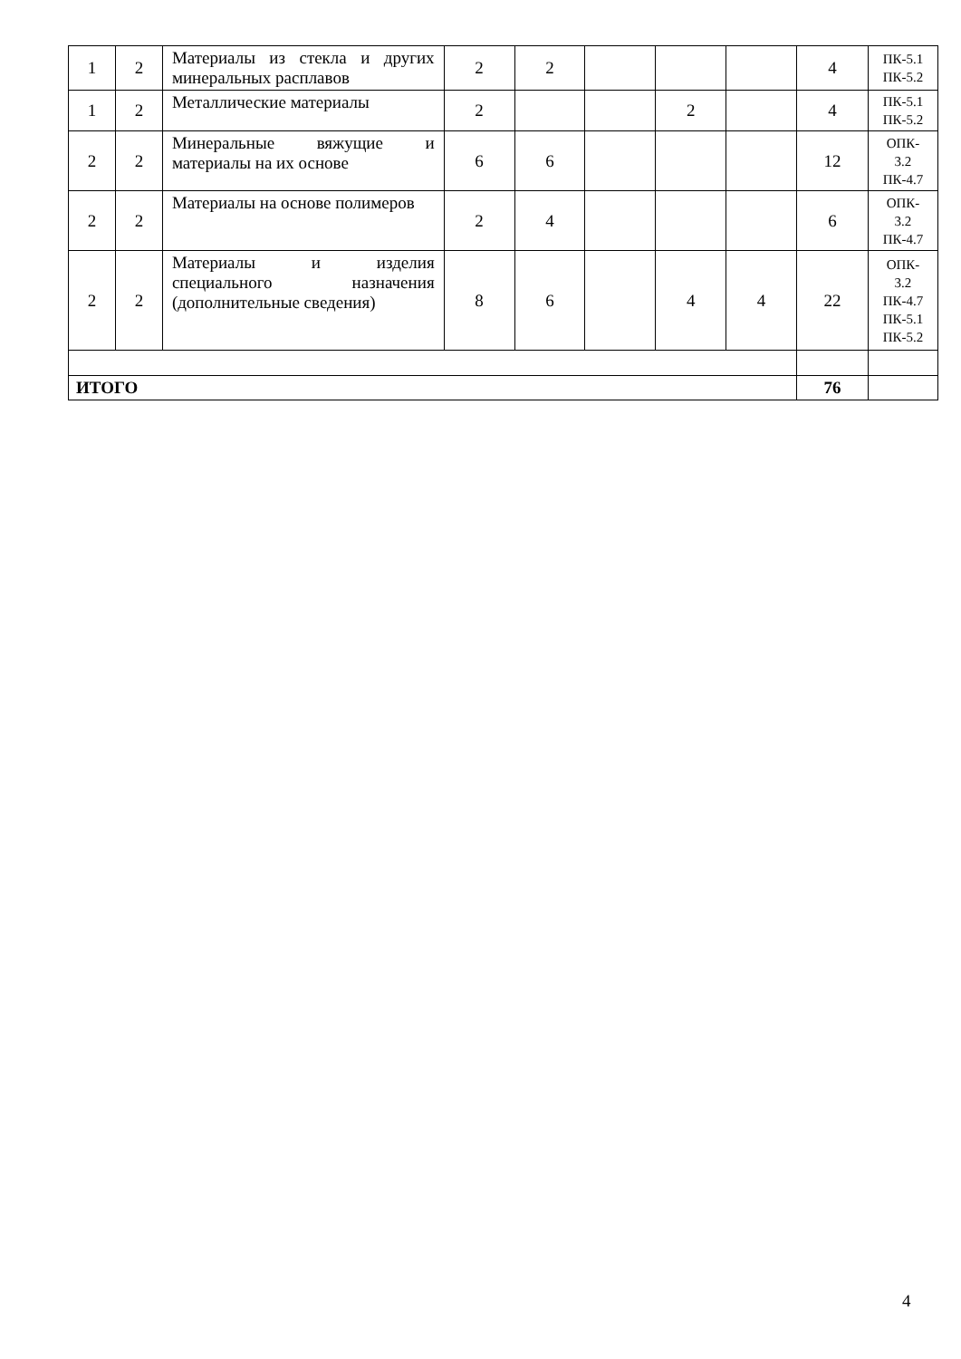| 1 | 2 | Материалы из стекла и других минеральных расплавов | 2 | 2 | | | | 4 | ПК-5.1 ПК-5.2 |
| 1 | 2 | Металлические материалы | 2 | | | 2 | | 4 | ПК-5.1 ПК-5.2 |
| 2 | 2 | Минеральные вяжущие и материалы на их основе | 6 | 6 | | | | 12 | ОПК- 3.2 ПК-4.7 |
| 2 | 2 | Материалы на основе полимеров | 2 | 4 | | | | 6 | ОПК- 3.2 ПК-4.7 |
| 2 | 2 | Материалы и изделия специального назначения (дополнительные сведения) | 8 | 6 | | 4 | 4 | 22 | ОПК- 3.2 ПК-4.7 ПК-5.1 ПК-5.2 |
| ИТОГО | | | | | | | | 76 | |
4